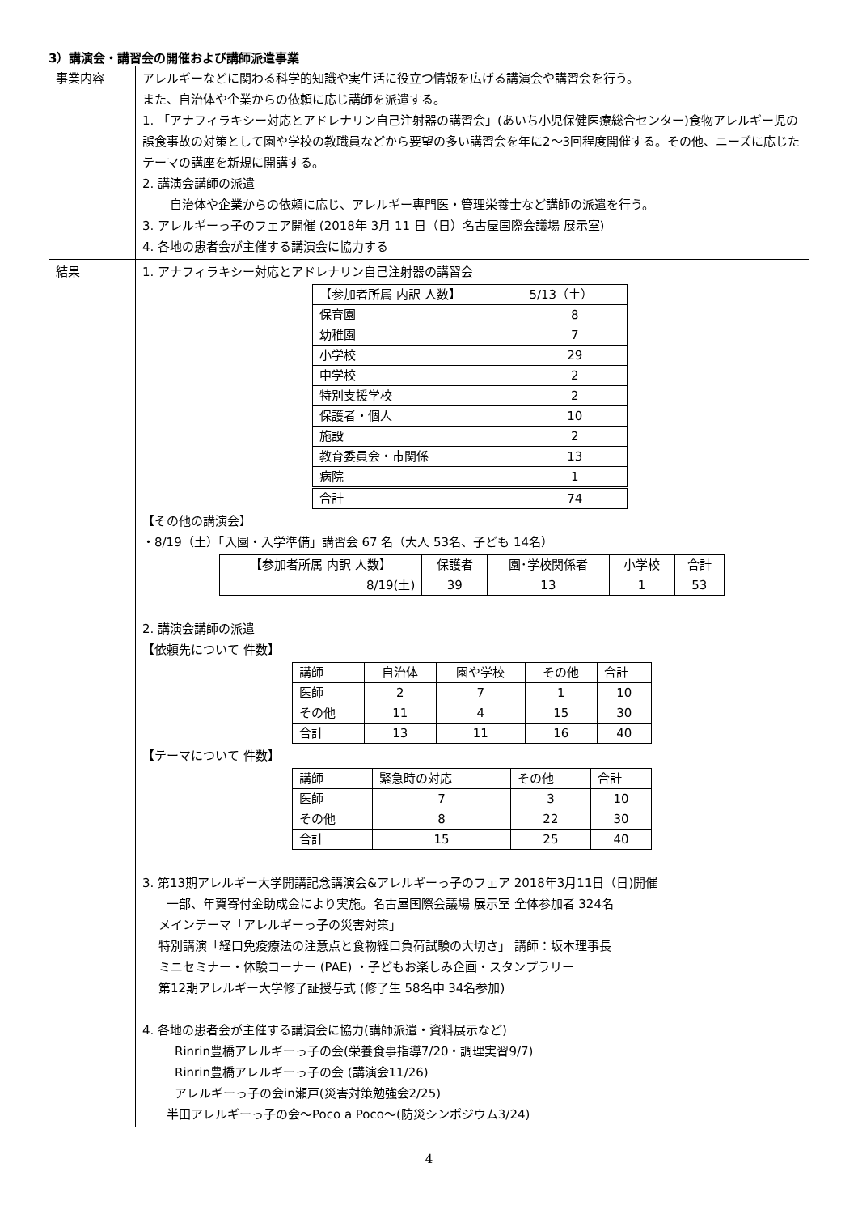3）講演会・講習会の開催および講師派遣事業
| 事業内容 | アレルギーなどに関わる科学的知識や実生活に役立つ情報を広げる講演会や講習会を行う。 また、自治体や企業からの依頼に応じ講師を派遣する。 1. 「アナフィラキシー対応とアドレナリン自己注射器の講習会」(あいち小児保健医療総合センター)食物アレルギー児の誤食事故の対策として園や学校の教職員などから要望の多い講習会を年に2〜3回程度開催する。その他、ニーズに応じたテーマの講座を新規に開講する。 2. 講演会講師の派遣 自治体や企業からの依頼に応じ、アレルギー専門医・管理栄養士など講師の派遣を行う。 3. アレルギーっ子のフェア開催 (2018年 3月 11 日（日）名古屋国際会議場 展示室) 4. 各地の患者会が主催する講演会に協力する |
| 結果 | 1. アナフィラキシー対応とアドレナリン自己注射器の講習会 / 【参加者所属 内訳 人数】 / 5/13（土） / / --- / --- / / 保育園 / 8 / / 幼稚園 / 7 / / 小学校 / 29 / / 中学校 / 2 / / 特別支援学校 / 2 / / 保護者・個人 / 10 / / 施設 / 2 / / 教育委員会・市関係 / 13 / / 病院 / 1 / / 合計 / 74 / 【その他の講演会】 ・8/19（土）「入園・入学準備」講習会 67 名（大人 53名、子ども 14名） / 【参加者所属 内訳 人数】 / 保護者 / 園･学校関係者 / 小学校 / 合計 / / --- / --- / --- / --- / --- / / 8/19(土) / 39 / 13 / 1 / 53 / 2. 講演会講師の派遣 【依頼先について 件数】 / 講師 / 自治体 / 園や学校 / その他 / 合計 / / 医師 / 2 / 7 / 1 / 10 / / その他 / 11 / 4 / 15 / 30 / / 合計 / 13 / 11 / 16 / 40 / 【テーマについて 件数】 / 講師 / 緊急時の対応 / その他 / 合計 / / 医師 / 7 / 3 / 10 / / その他 / 8 / 22 / 30 / / 合計 / 15 / 25 / 40 / 3. 第13期アレルギー大学開講記念講演会&アレルギーっ子のフェア 2018年3月11日（日)開催 一部、年賀寄付金助成金により実施。名古屋国際会議場 展示室 全体参加者 324名 メインテーマ「アレルギーっ子の災害対策」 特別講演「経口免疫療法の注意点と食物経口負荷試験の大切さ」 講師：坂本理事長 ミニセミナー・体験コーナー (PAE) ・子どもお楽しみ企画・スタンプラリー 第12期アレルギー大学修了証授与式 (修了生 58名中 34名参加) 4. 各地の患者会が主催する講演会に協力(講師派遣・資料展示など) Rinrin豊橋アレルギーっ子の会(栄養食事指導7/20・調理実習9/7) Rinrin豊橋アレルギーっ子の会 (講演会11/26) アレルギーっ子の会in瀬戸(災害対策勉強会2/25) 半田アレルギーっ子の会〜Poco a Poco〜(防災シンポジウム3/24) |
4